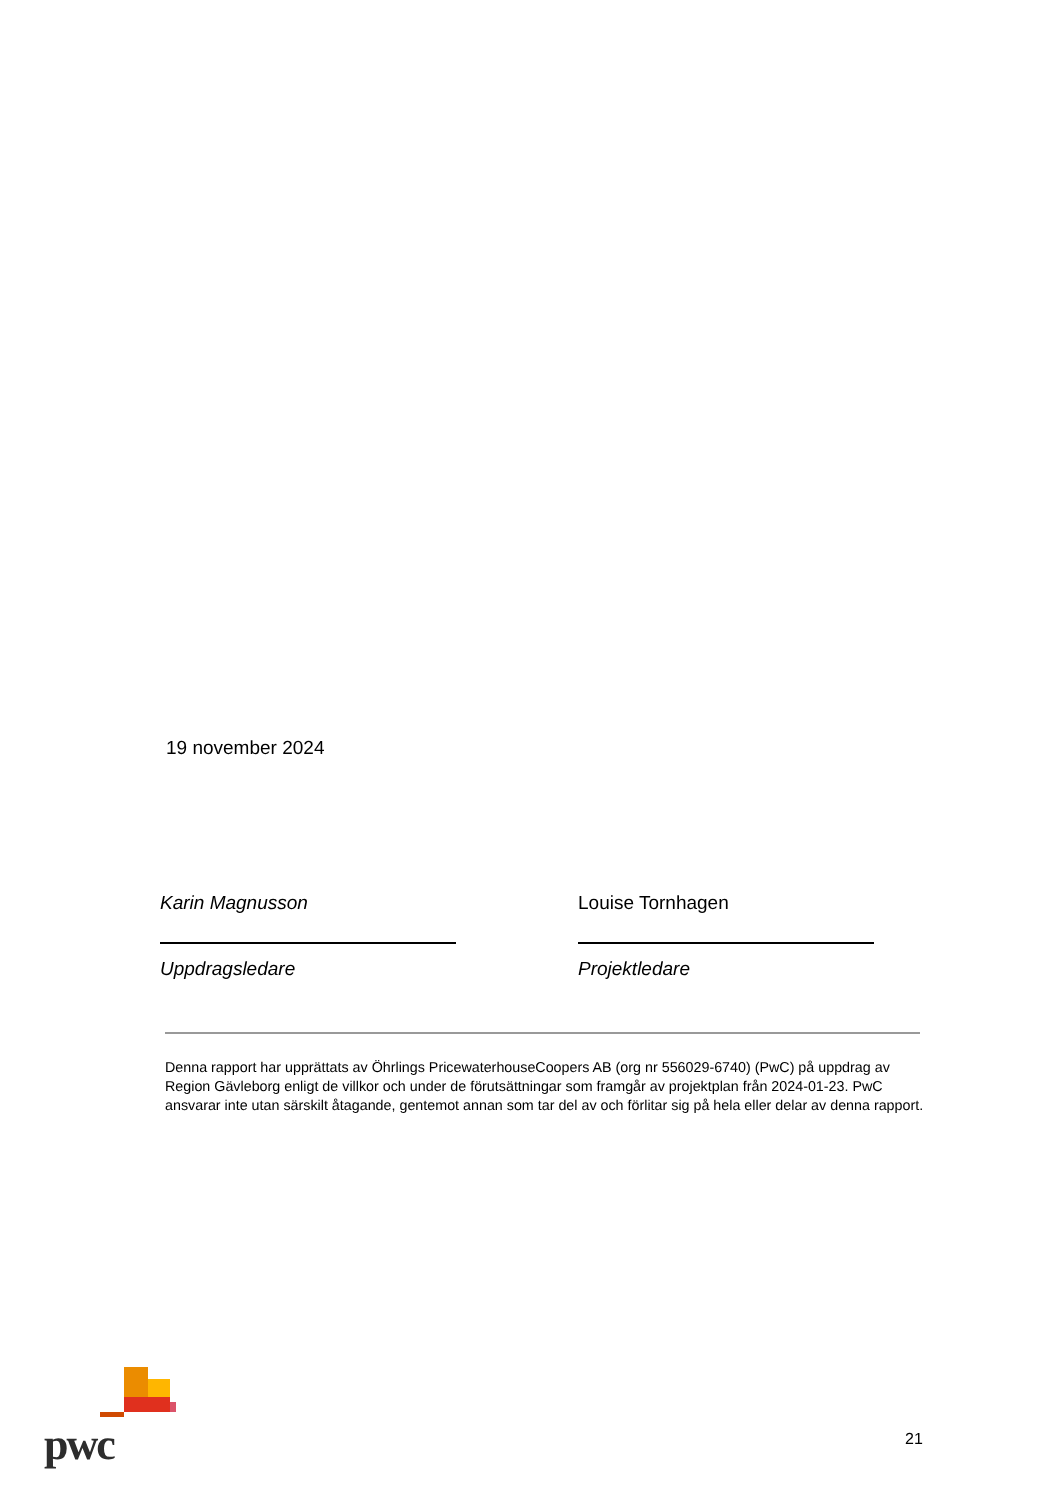19 november 2024
Karin Magnusson
Uppdragsledare
Louise Tornhagen
Projektledare
Denna rapport har upprättats av Öhrlings PricewaterhouseCoopers AB (org nr 556029-6740) (PwC) på uppdrag av Region Gävleborg enligt de villkor och under de förutsättningar som framgår av projektplan från 2024-01-23. PwC ansvarar inte utan särskilt åtagande, gentemot annan som tar del av och förlitar sig på hela eller delar av denna rapport.
pwc
21